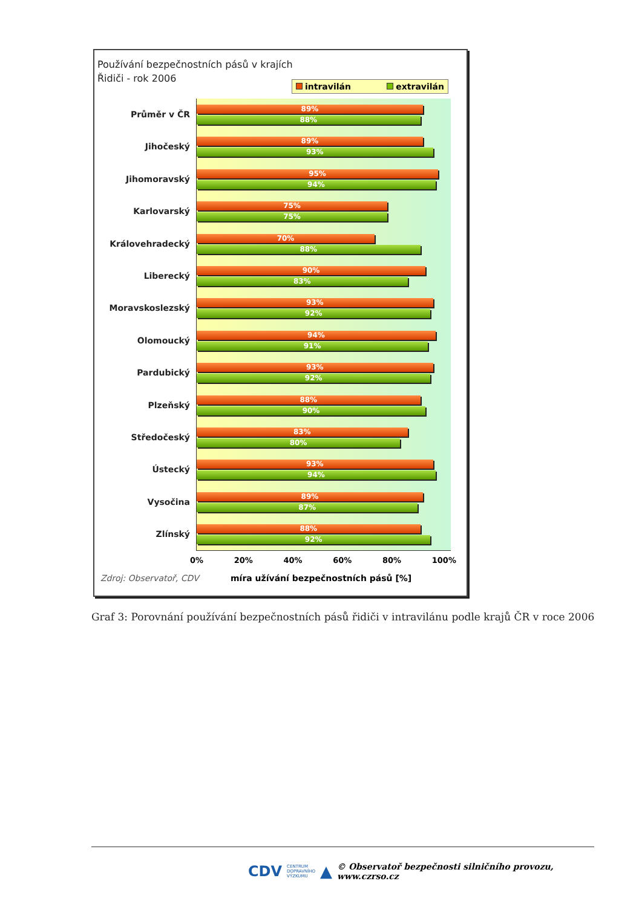Používání bezpečnostních pásů v krajích
Řidiči - rok 2006
intravilán extravilán
Průměr v ČR
Jihočeský
Jihomoravský
Karlovarský
Královehradecký
Liberecký
Moravskoslezský
Olomoucký
Pardubický
Plzeňský
Středočeský
Ústecký
Vysočina
Zlínský
89%
88%
89%
93%
95%
94%
75%
75%
70%
88%
90%
83%
93%
92%
94%
91%
93%
92%
88%
90%
83%
80%
93%
94%
89%
87%
88%
92%
0% 20% 40% 60% 80% 100%
Zdroj: Observatoř, CDV míra užívání bezpečnostních pásů [%]
Graf 3: Porovnání používání bezpečnostních pásů řidiči v intravilánu podle krajů ČR v roce 2006
CDV CENTRUM
DOPRAVNÍHO
VÝZKUMU ▲ © Observatoř bezpečnosti silničního provozu, www.czrso.cz